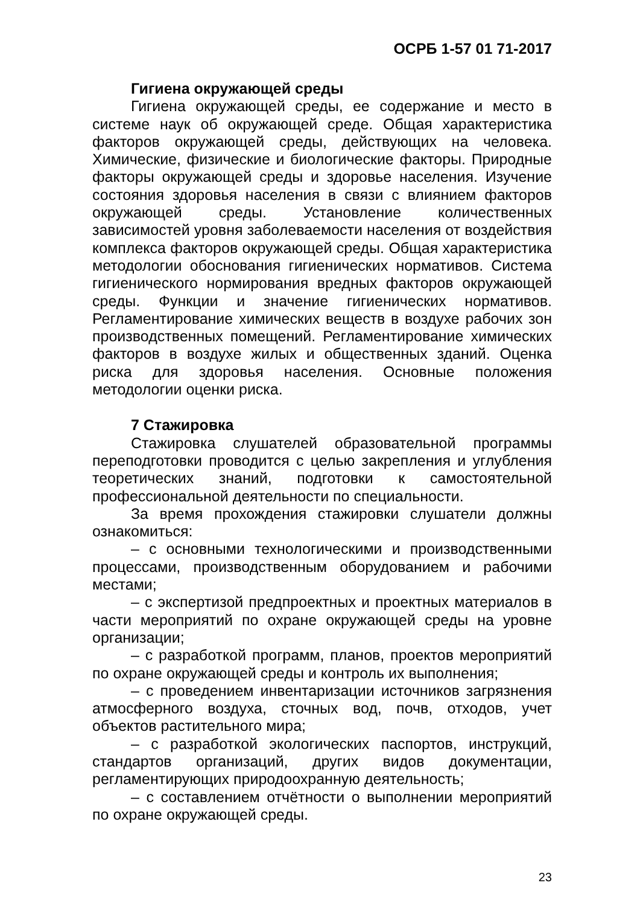ОСРБ 1-57 01 71-2017
Гигиена окружающей среды
Гигиена окружающей среды, ее содержание и место в системе наук об окружающей среде. Общая характеристика факторов окружающей среды, действующих на человека. Химические, физические и биологические факторы. Природные факторы окружающей среды и здоровье населения. Изучение состояния здоровья населения в связи с влиянием факторов окружающей среды. Установление количественных зависимостей уровня заболеваемости населения от воздействия комплекса факторов окружающей среды. Общая характеристика методологии обоснования гигиенических нормативов. Система гигиенического нормирования вредных факторов окружающей среды. Функции и значение гигиенических нормативов. Регламентирование химических веществ в воздухе рабочих зон производственных помещений. Регламентирование химических факторов в воздухе жилых и общественных зданий. Оценка риска для здоровья населения. Основные положения методологии оценки риска.
7 Стажировка
Стажировка слушателей образовательной программы переподготовки проводится с целью закрепления и углубления теоретических знаний, подготовки к самостоятельной профессиональной деятельности по специальности.
За время прохождения стажировки слушатели должны ознакомиться:
– с основными технологическими и производственными процессами, производственным оборудованием и рабочими местами;
– с экспертизой предпроектных и проектных материалов в части мероприятий по охране окружающей среды на уровне организации;
– с разработкой программ, планов, проектов мероприятий по охране окружающей среды и контроль их выполнения;
– с проведением инвентаризации источников загрязнения атмосферного воздуха, сточных вод, почв, отходов, учет объектов растительного мира;
– с разработкой экологических паспортов, инструкций, стандартов организаций, других видов документации, регламентирующих природоохранную деятельность;
– с составлением отчётности о выполнении мероприятий по охране окружающей среды.
23